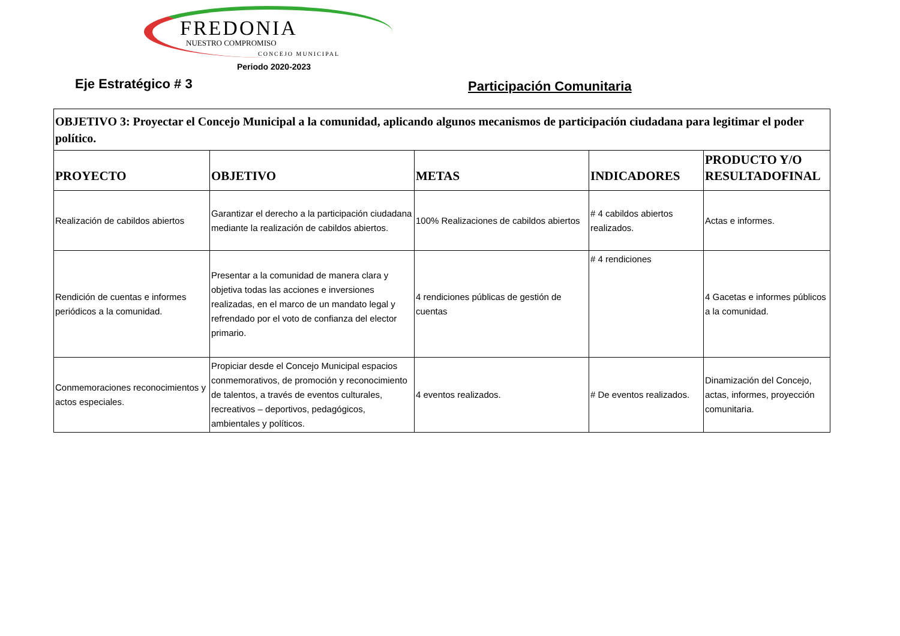FREDONIA
NUESTRO COMPROMISO
CONCEJO MUNICIPAL
Eje Estratégico # 3
Periodo 2020-2023
Participación Comunitaria
| OBJETIVO 3: Proyectar el Concejo Municipal a la comunidad, aplicando algunos mecanismos de participación ciudadana para legitimar el poder político. | | | | |
| PROYECTO | OBJETIVO | METAS | INDICADORES | PRODUCTO Y/O RESULTADOFINAL |
| Realización de cabildos abiertos | Garantizar el derecho a la participación ciudadana mediante la realización de cabildos abiertos. | 100% Realizaciones de cabildos abiertos | # 4 cabildos abiertos realizados. | Actas e informes. |
| Rendición de cuentas e informes periódicos a la comunidad. | Presentar a la comunidad de manera clara y objetiva todas las acciones e inversiones realizadas, en el marco de un mandato legal y refrendado por el voto de confianza del elector primario. | 4 rendiciones públicas de gestión de cuentas | # 4 rendiciones | 4 Gacetas e informes públicos a la comunidad. |
| Conmemoraciones reconocimientos y actos especiales. | Propiciar desde el Concejo Municipal espacios conmemorativos, de promoción y reconocimiento de talentos, a través de eventos culturales, recreativos – deportivos, pedagógicos, ambientales y políticos. | 4 eventos realizados. | # De eventos realizados. | Dinamización del Concejo, actas, informes, proyección comunitaria. |